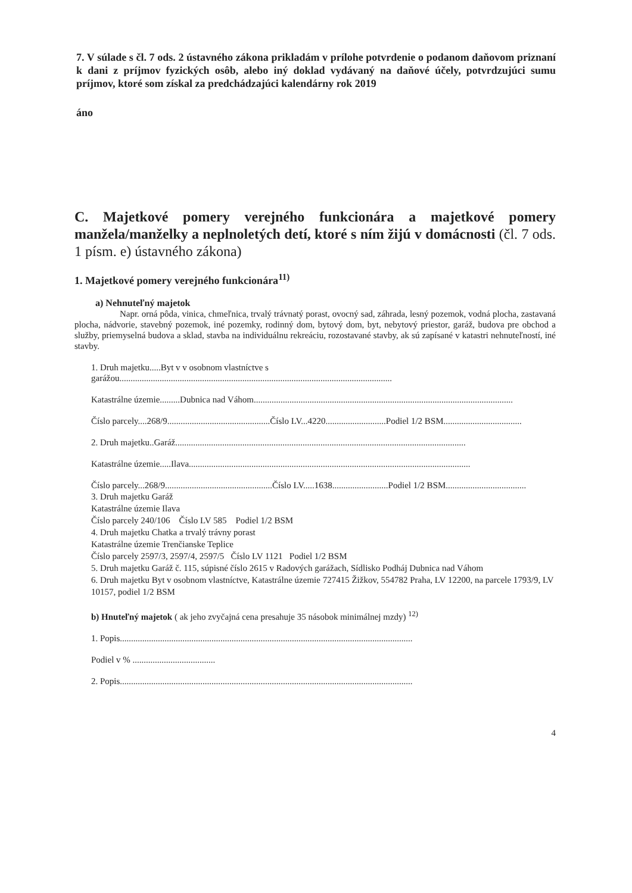7. V súlade s čl. 7 ods. 2 ústavného zákona prikladám v prílohe potvrdenie o podanom daňovom priznaní k dani z príjmov fyzických osôb, alebo iný doklad vydávaný na daňové účely, potvrdzujúci sumu príjmov, ktoré som získal za predchádzajúci kalendárny rok 2019
áno
C. Majetkové pomery verejného funkcionára a majetkové pomery manžela/manželky a neplnoletých detí, ktoré s ním žijú v domácnosti (čl. 7 ods. 1 písm. e) ústavného zákona)
1. Majetkové pomery verejného funkcionára<sup>11)</sup>
a) Nehnuteľný majetok
Napr. orná pôda, vinica, chmeľnica, trvalý trávnatý porast, ovocný sad, záhrada, lesný pozemok, vodná plocha, zastavaná plocha, nádvorie, stavebný pozemok, iné pozemky, rodinný dom, bytový dom, byt, nebytový priestor, garáž, budova pre obchod a služby, priemyselná budova a sklad, stavba na individuálnu rekreáciu, rozostavané stavby, ak sú zapísané v katastri nehnuteľností, iné stavby.
1. Druh majetku.....Byt v v osobnom vlastníctve s garážou..........................................................................................................................
Katastrálne územie.........Dubnica nad Váhom....................................................................................................................
Číslo parcely....268/9..............................................Číslo LV...4220...........................Podiel 1/2 BSM...................................
2. Druh majetku..Garáž..................................................................................................................................
Katastrálne územie.....Ilava..............................................................................................................................
Číslo parcely...268/9................................................Číslo LV.....1638.........................Podiel 1/2 BSM....................................
3. Druh majetku Garáž
Katastrálne územie Ilava
Číslo parcely 240/106 Číslo LV 585 Podiel 1/2 BSM
4. Druh majetku Chatka a trvalý trávny porast
Katastrálne územie Trenčianske Teplice
Číslo parcely 2597/3, 2597/4, 2597/5 Číslo LV 1121 Podiel 1/2 BSM
5. Druh majetku Garáž č. 115, súpisné číslo 2615 v Radových garážach, Sídlisko Podháj Dubnica nad Váhom
6. Druh majetku Byt v osobnom vlastníctve, Katastrálne územie 727415 Žižkov, 554782 Praha, LV 12200, na parcele 1793/9, LV 10157, podiel 1/2 BSM
b) Hnuteľný majetok ( ak jeho zvyčajná cena presahuje 35 násobok minimálnej mzdy) <sup>12)</sup>
1. Popis...................................................................................................................................
Podiel v % .....................................
2. Popis...................................................................................................................................
4